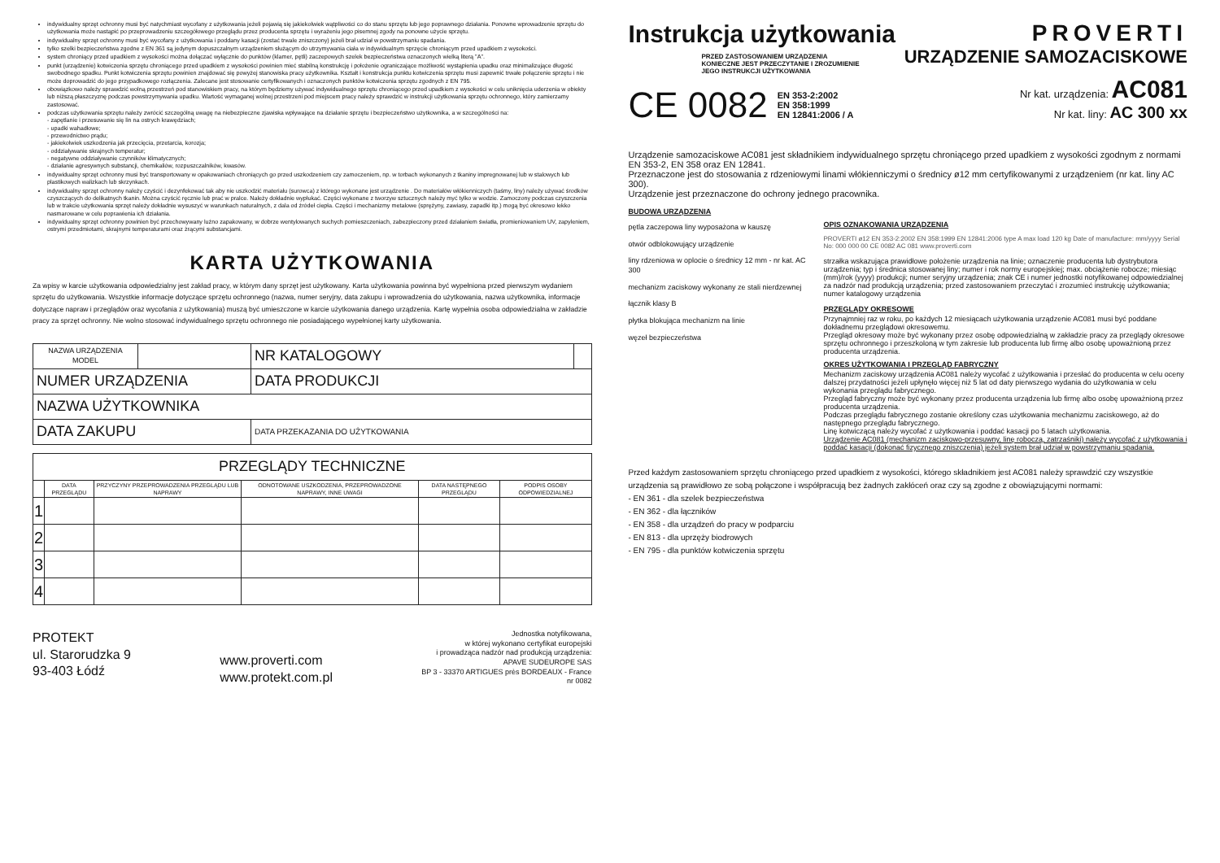indywidualny sprzęt ochronny musi być natychmiast wycofany z użytkowania jeżeli pojawią się jakiekolwiek wątpliwości co do stanu sprzętu lub jego poprawnego działania. Ponowne wprowadzenie sprzętu do użytkowania może nastąpić po przeprowadzeniu szczegółowego przeglądu przez producenta sprzętu i wyrażeniu jego pisemnej zgody na ponowne użycie sprzętu.
indywidualny sprzęt ochronny musi być wycofany z użytkowania i poddany kasacji (zostać trwale zniszczony) jeżeli brał udział w powstrzymaniu spadania.
tylko szelki bezpieczeństwa zgodne z EN 361 są jedynym dopuszczalnym urządzeniem służącym do utrzymywania ciała w indywidualnym sprzęcie chroniącym przed upadkiem z wysokości.
system chroniący przed upadkiem z wysokości można dołączać wyłącznie do punktów (klamer, pętli) zaczepowych szelek bezpieczeństwa oznaczonych wielką literą "A".
punkt (urządzenie) kotwiczenia sprzętu chroniącego przed upadkiem z wysokości powinien mieć stabilną konstrukcję i położenie ograniczające możliwość wystąpienia upadku oraz minimalizujące długość swobodnego spadku. Punkt kotwiczenia sprzętu powinien znajdować się powyżej stanowiska pracy użytkownika. Kształt i konstrukcja punktu kotwiczenia sprzętu musi zapewnić trwałe połączenie sprzętu i nie może doprowadzić do jego przypadkowego rozłączenia. Zalecane jest stosowanie certyfikowanych i oznaczonych punktów kotwiczenia sprzętu zgodnych z EN 795.
obowiązkowo należy sprawdzić wolną przestrzeń pod stanowiskiem pracy, na którym będziemy używać indywidualnego sprzętu chroniącego przed upadkiem z wysokości w celu uniknięcia uderzenia w obiekty lub niższą płaszczyznę podczas powstrzymywania upadku. Wartość wymaganej wolnej przestrzeni pod miejscem pracy należy sprawdzić w instrukcji użytkowania sprzętu ochronnego, który zamierzamy zastosować.
podczas użytkowania sprzętu należy zwrócić szczególną uwagę na niebezpieczne zjawiska wpływające na działanie sprzętu i bezpieczeństwo użytkownika, a w szczególności na:
- zapętlanie i przesuwanie się lin na ostrych krawędziach;
- upadki wahadłowe;
- przewodnictwo prądu;
- jakiekolwiek uszkodzenia jak przecięcia, przetarcia, korozja;
- oddziaływanie skrajnych temperatur;
- negatywne oddziaływanie czynników klimatycznych;
- działanie agresywnych substancji, chemikaliów, rozpuszczalników, kwasów.
indywidualny sprzęt ochronny musi być transportowany w opakowaniach chroniących go przed uszkodzeniem czy zamoczeniem, np. w torbach wykonanych z tkaniny impregnowanej lub w stalowych lub plastikowych walizkach lub skrzynkach.
indywidualny sprzęt ochronny należy czyścić i dezynfekować tak aby nie uszkodzić materiału (surowca) z którego wykonane jest urządzenie . Do materiałów włókienniczych (taśmy, liny) należy używać środków czyszczących do delikatnych tkanin. Można czyścić ręcznie lub prać w pralce. Należy dokładnie wypłukać. Części wykonane z tworzyw sztucznych należy myć tylko w wodzie. Zamoczony podczas czyszczenia lub w trakcie użytkowania sprzęt należy dokładnie wysuszyć w warunkach naturalnych, z dala od źródeł ciepła. Części i mechanizmy metalowe (sprężyny, zawiasy, zapadki itp.) mogą być okresowo lekko nasmarowane w celu poprawienia ich działania.
indywidualny sprzęt ochronny powinien być przechowywany luźno zapakowany, w dobrze wentylowanych suchych pomieszczeniach, zabezpieczony przed działaniem światła, promieniowaniem UV, zapyleniem, ostrymi przedmiotami, skrajnymi temperaturami oraz żrącymi substancjami.
KARTA UŻYTKOWANIA
Za wpisy w karcie użytkowania odpowiedzialny jest zakład pracy, w którym dany sprzęt jest użytkowany. Karta użytkowania powinna być wypełniona przed pierwszym wydaniem sprzętu do użytkowania. Wszystkie informacje dotyczące sprzętu ochronnego (nazwa, numer seryjny, data zakupu i wprowadzenia do użytkowania, nazwa użytkownika, informacje dotyczące napraw i przeglądów oraz wycofania z użytkowania) muszą być umieszczone w karcie użytkowania danego urządzenia. Kartę wypełnia osoba odpowiedzialna w zakładzie pracy za sprzęt ochronny. Nie wolno stosować indywidualnego sprzętu ochronnego nie posiadającego wypełnionej karty użytkowania.
| NAZWA URZĄDZENIA MODEL | | NR KATALOGOWY | |
| NUMER URZĄDZENIA | | DATA PRODUKCJI | |
| NAZWA UŻYTKOWNIKA | | | |
| DATA ZAKUPU | | DATA PRZEKAZANIA DO UŻYTKOWANIA | |
| PRZEGLĄDY TECHNICZNE | | | | | |
| | DATA PRZEGLĄDU | PRZYCZYNY PRZEPROWADZENIA PRZEGLĄDU LUB NAPRAWY | ODNOTOWANE USZKODZENIA, PRZEPROWADZONE NAPRAWY, INNE UWAGI | DATA NASTĘPNEGO PRZEGLĄDU | PODPIS OSOBY ODPOWIEDZIALNEJ |
| 1 | | | | | |
| 2 | | | | | |
| 3 | | | | | |
| 4 | | | | | |
PROTEKT
ul. Starorudzka 9
93-403 Łódź
www.proverti.com
www.protekt.com.pl
Jednostka notyfikowana,
w której wykonano certyfikat europejski
i prowadząca nadzór nad produkcją urządzenia:
APAVE SUDEUROPE SAS
BP 3 - 33370 ARTIGUES près BORDEAUX - France
nr 0082
Instrukcja użytkowania
PRZED ZASTOSOWANIEM URZĄDZENIA
KONIECZNE JEST PRZECZYTANIE I ZROZUMIENIE
JEGO INSTRUKCJI UŻYTKOWANIA
CE 0082 EN 353-2:2002
EN 358:1999
EN 12841:2006 / A
PROVERTI
URZĄDZENIE SAMOZACISKOWE
Nr kat. urządzenia: AC081
Nr kat. liny: AC 300 xx
Urządzenie samozaciskowe AC081 jest składnikiem indywidualnego sprzętu chroniącego przed upadkiem z wysokości zgodnym z normami EN 353-2, EN 358 oraz EN 12841.
Przeznaczone jest do stosowania z rdzeniowymi linami włókienniczymi o średnicy ø12 mm certyfikowanymi z urządzeniem (nr kat. liny AC 300).
Urządzenie jest przeznaczone do ochrony jednego pracownika.
BUDOWA URZĄDZENIA
pętla zaczepowa liny wyposażona w kauszę
otwór odblokowujący urządzenie
liny rdzeniowa w oplocie o średnicy 12 mm - nr kat. AC 300
mechanizm zaciskowy wykonany ze stali nierdzewnej
łącznik klasy B
płytka blokująca mechanizm na linie
węzeł bezpieczeństwa
OPIS OZNAKOWANIA URZĄDZENIA
PROVERTI ø12 EN 353-2:2002 EN 358:1999 EN 12841:2006 type A max load 120 kg Date of manufacture: mm/yyyy Serial No: 000 000 00 CE 0082 AC 081 www.proverti.com
strzałka wskazująca prawidłowe położenie urządzenia na linie; oznaczenie producenta lub dystrybutora urządzenia; typ i średnica stosowanej liny; numer i rok normy europejskiej; max. obciążenie robocze; miesiąc (mm)/rok (yyyy) produkcji; numer seryjny urządzenia; znak CE i numer jednostki notyfikowanej odpowiedzialnej za nadzór nad produkcją urządzenia; przed zastosowaniem przeczytać i zrozumieć instrukcję użytkowania; numer katalogowy urządzenia
PRZEGLĄDY OKRESOWE
Przynajmniej raz w roku, po każdych 12 miesiącach użytkowania urządzenie AC081 musi być poddane dokładnemu przeglądowi okresowemu.
Przegląd okresowy może być wykonany przez osobę odpowiedzialną w zakładzie pracy za przeglądy okresowe sprzętu ochronnego i przeszkoloną w tym zakresie lub producenta lub firmę albo osobę upoważnioną przez producenta urządzenia.
OKRES UŻYTKOWANIA I PRZEGLĄD FABRYCZNY
Mechanizm zaciskowy urządzenia AC081 należy wycofać z użytkowania i przesłać do producenta w celu oceny dalszej przydatności jeżeli upłynęło więcej niż 5 lat od daty pierwszego wydania do użytkowania w celu wykonania przeglądu fabrycznego.
Przegląd fabryczny może być wykonany przez producenta urządzenia lub firmę albo osobę upoważnioną przez producenta urządzenia.
Podczas przeglądu fabrycznego zostanie określony czas użytkowania mechanizmu zaciskowego, aż do następnego przeglądu fabrycznego.
Linę kotwiczącą należy wycofać z użytkowania i poddać kasacji po 5 latach użytkowania.
Urządzenie AC081 (mechanizm zaciskowo-przesuwny, linę roboczą, zatrzaśniki) należy wycofać z użytkowania i poddać kasacji (dokonać fizycznego zniszczenia) jeżeli system brał udział w powstrzymaniu spadania.
Przed każdym zastosowaniem sprzętu chroniącego przed upadkiem z wysokości, którego składnikiem jest AC081 należy sprawdzić czy wszystkie urządzenia są prawidłowo ze sobą połączone i współpracują bez żadnych zakłóceń oraz czy są zgodne z obowiązującymi normami:
- EN 361 - dla szelek bezpieczeństwa
- EN 362 - dla łączników
- EN 358 - dla urządzeń do pracy w podparciu
- EN 813 - dla uprzęży biodrowych
- EN 795 - dla punktów kotwiczenia sprzętu